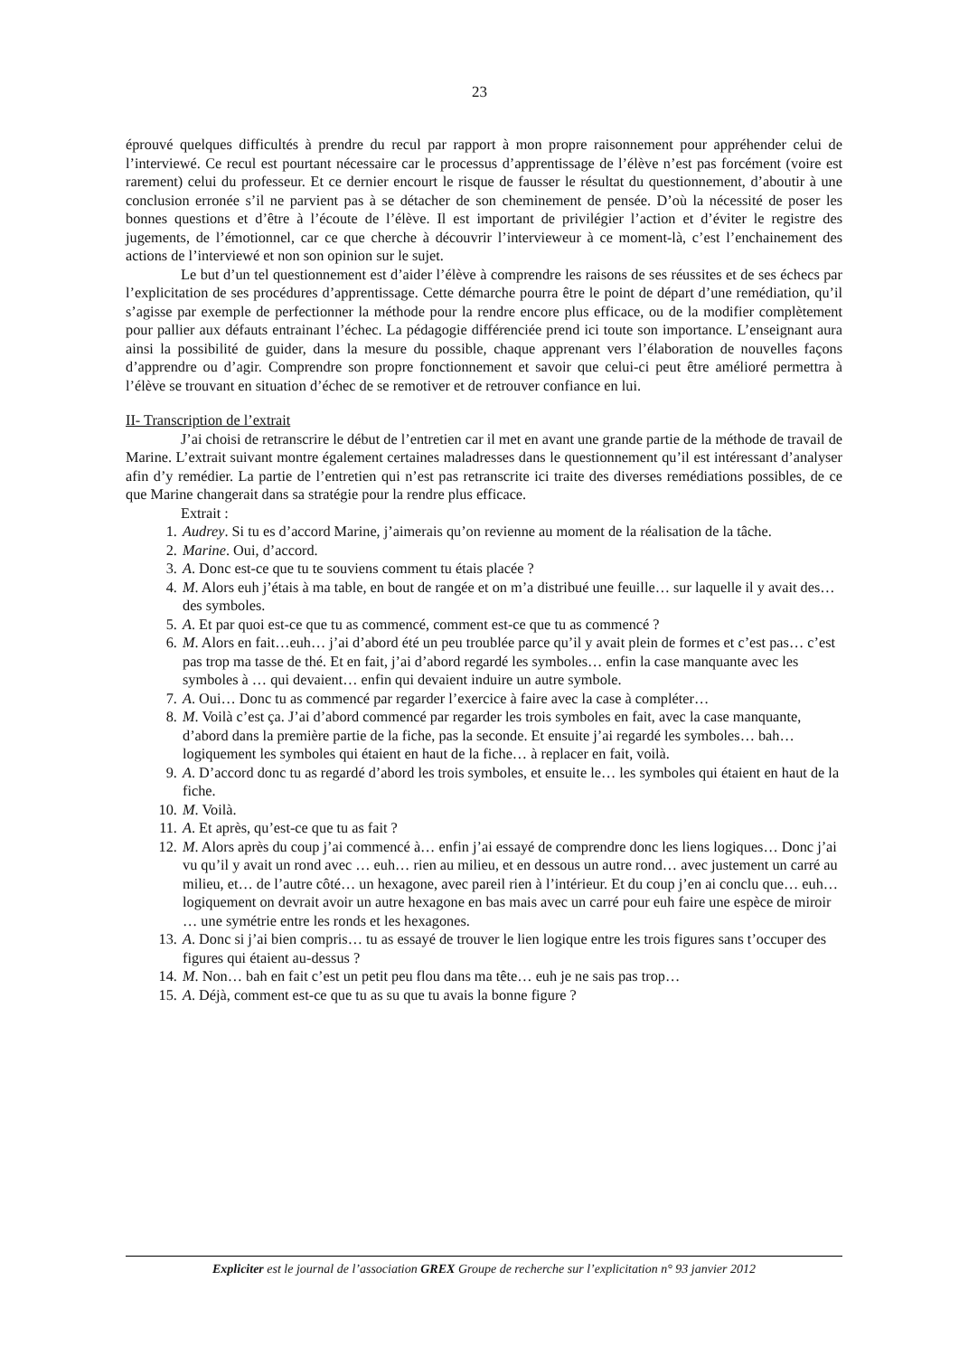23
éprouvé quelques difficultés à prendre du recul par rapport à mon propre raisonnement pour appréhender celui de l’interviewé. Ce recul est pourtant nécessaire car le processus d’apprentissage de l’élève n’est pas forcément (voire est rarement) celui du professeur. Et ce dernier encourt le risque de fausser le résultat du questionnement, d’aboutir à une conclusion erronée s’il ne parvient pas à se détacher de son cheminement de pensée. D’où la nécessité de poser les bonnes questions et d’être à l’écoute de l’élève. Il est important de privilégier l’action et d’éviter le registre des jugements, de l’émotionnel, car ce que cherche à découvrir l’intervieweur à ce moment-là, c’est l’enchainement des actions de l’interviewé et non son opinion sur le sujet.
Le but d’un tel questionnement est d’aider l’élève à comprendre les raisons de ses réussites et de ses échecs par l’explicitation de ses procédures d’apprentissage. Cette démarche pourra être le point de départ d’une remédiation, qu’il s’agisse par exemple de perfectionner la méthode pour la rendre encore plus efficace, ou de la modifier complètement pour pallier aux défauts entrainant l’échec. La pédagogie différenciée prend ici toute son importance. L’enseignant aura ainsi la possibilité de guider, dans la mesure du possible, chaque apprenant vers l’élaboration de nouvelles façons d’apprendre ou d’agir. Comprendre son propre fonctionnement et savoir que celui-ci peut être amélioré permettra à l’élève se trouvant en situation d’échec de se remotiver et de retrouver confiance en lui.
II- Transcription de l’extrait
J’ai choisi de retranscrire le début de l’entretien car il met en avant une grande partie de la méthode de travail de Marine. L’extrait suivant montre également certaines maladresses dans le questionnement qu’il est intéressant d’analyser afin d’y remédier. La partie de l’entretien qui n’est pas retranscrite ici traite des diverses remédiations possibles, de ce que Marine changerait dans sa stratégie pour la rendre plus efficace.
Extrait :
1. Audrey. Si tu es d’accord Marine, j’aimerais qu’on revienne au moment de la réalisation de la tâche.
2. Marine. Oui, d’accord.
3. A. Donc est-ce que tu te souviens comment tu étais placée ?
4. M. Alors euh j’étais à ma table, en bout de rangée et on m’a distribué une feuille… sur laquelle il y avait des… des symboles.
5. A. Et par quoi est-ce que tu as commencé, comment est-ce que tu as commencé ?
6. M. Alors en fait…euh… j’ai d’abord été un peu troublée parce qu’il y avait plein de formes et c’est pas… c’est pas trop ma tasse de thé. Et en fait, j’ai d’abord regardé les symboles… enfin la case manquante avec les symboles à … qui devaient… enfin qui devaient induire un autre symbole.
7. A. Oui… Donc tu as commencé par regarder l’exercice à faire avec la case à compléter…
8. M. Voilà c’est ça. J’ai d’abord commencé par regarder les trois symboles en fait, avec la case manquante, d’abord dans la première partie de la fiche, pas la seconde. Et ensuite j’ai regardé les symboles… bah… logiquement les symboles qui étaient en haut de la fiche… à replacer en fait, voilà.
9. A. D’accord donc tu as regardé d’abord les trois symboles, et ensuite le… les symboles qui étaient en haut de la fiche.
10. M. Voilà.
11. A. Et après, qu’est-ce que tu as fait ?
12. M. Alors après du coup j’ai commencé à… enfin j’ai essayé de comprendre donc les liens logiques… Donc j’ai vu qu’il y avait un rond avec … euh… rien au milieu, et en dessous un autre rond… avec justement un carré au milieu, et… de l’autre côté… un hexagone, avec pareil rien à l’intérieur. Et du coup j’en ai conclu que… euh… logiquement on devrait avoir un autre hexagone en bas mais avec un carré pour euh faire une espèce de miroir … une symétrie entre les ronds et les hexagones.
13. A. Donc si j’ai bien compris… tu as essayé de trouver le lien logique entre les trois figures sans t’occuper des figures qui étaient au-dessus ?
14. M. Non… bah en fait c’est un petit peu flou dans ma tête… euh je ne sais pas trop…
15. A. Déjà, comment est-ce que tu as su que tu avais la bonne figure ?
Expliciter est le journal de l’association GREX Groupe de recherche sur l’explicitation n° 93 janvier 2012